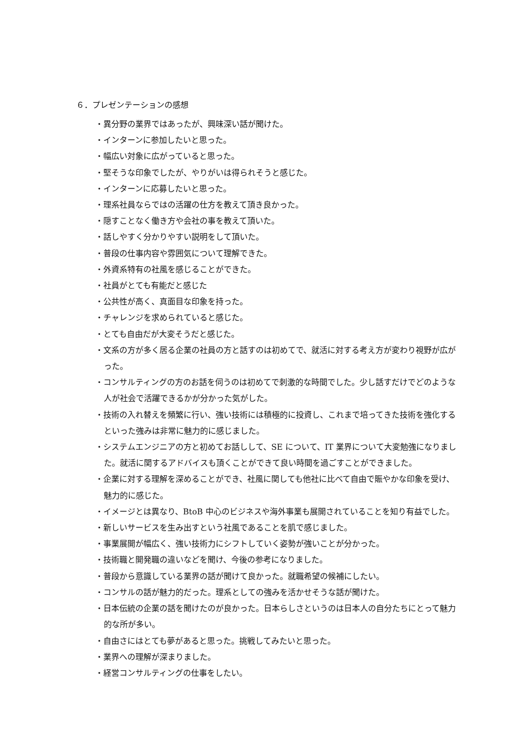６．プレゼンテーションの感想
・異分野の業界ではあったが、興味深い話が聞けた。
・インターンに参加したいと思った。
・幅広い対象に広がっていると思った。
・堅そうな印象でしたが、やりがいは得られそうと感じた。
・インターンに応募したいと思った。
・理系社員ならではの活躍の仕方を教えて頂き良かった。
・隠すことなく働き方や会社の事を教えて頂いた。
・話しやすく分かりやすい説明をして頂いた。
・普段の仕事内容や雰囲気について理解できた。
・外資系特有の社風を感じることができた。
・社員がとても有能だと感じた
・公共性が高く、真面目な印象を持った。
・チャレンジを求められていると感じた。
・とても自由だが大変そうだと感じた。
・文系の方が多く居る企業の社員の方と話すのは初めてで、就活に対する考え方が変わり視野が広がった。
・コンサルティングの方のお話を伺うのは初めてで刺激的な時間でした。少し話すだけでどのような人が社会で活躍できるかが分かった気がした。
・技術の入れ替えを頻繁に行い、強い技術には積極的に投資し、これまで培ってきた技術を強化するといった強みは非常に魅力的に感じました。
・システムエンジニアの方と初めてお話しして、SE について、IT 業界について大変勉強になりました。就活に関するアドバイスも頂くことができて良い時間を過ごすことができました。
・企業に対する理解を深めることができ、社風に関しても他社に比べて自由で賑やかな印象を受け、魅力的に感じた。
・イメージとは異なり、BtoB 中心のビジネスや海外事業も展開されていることを知り有益でした。
・新しいサービスを生み出すという社風であることを肌で感じました。
・事業展開が幅広く、強い技術力にシフトしていく姿勢が強いことが分かった。
・技術職と開発職の違いなどを聞け、今後の参考になりました。
・普段から意識している業界の話が聞けて良かった。就職希望の候補にしたい。
・コンサルの話が魅力的だった。理系としての強みを活かせそうな話が聞けた。
・日本伝統の企業の話を聞けたのが良かった。日本らしさというのは日本人の自分たちにとって魅力的な所が多い。
・自由さにはとても夢があると思った。挑戦してみたいと思った。
・業界への理解が深まりました。
・経営コンサルティングの仕事をしたい。